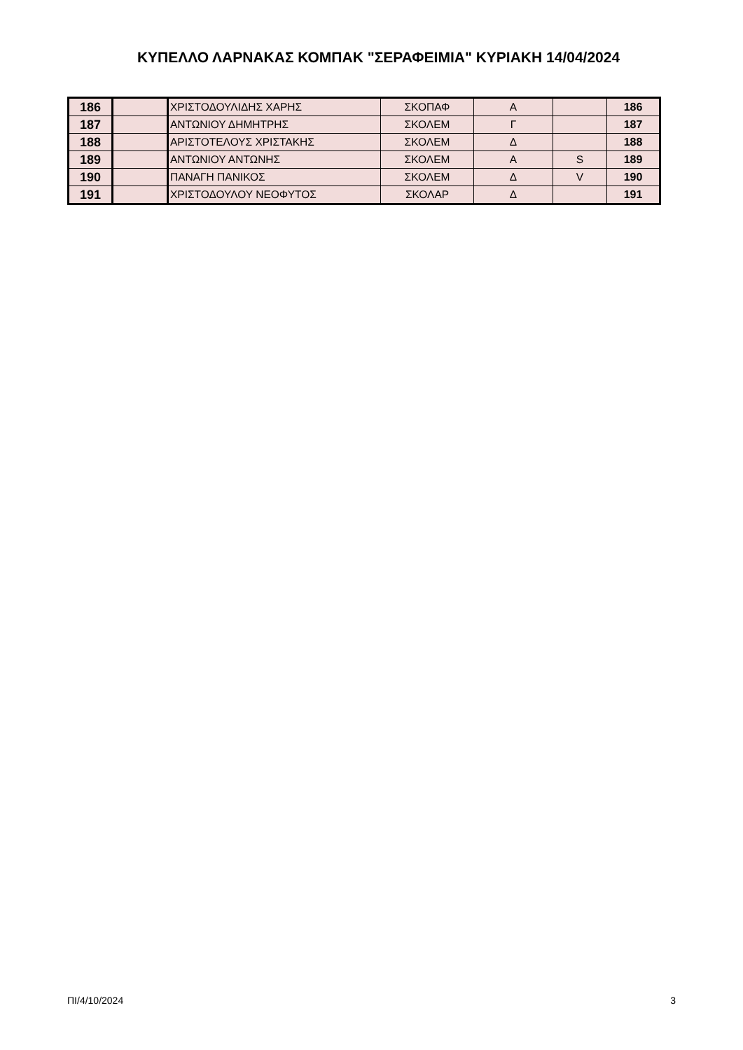ΚΥΠΕΛΛΟ ΛΑΡΝΑΚΑΣ ΚΟΜΠΑΚ "ΣΕΡΑΦΕΙΜΙΑ" ΚΥΡΙΑΚΗ 14/04/2024
| 186 | | ΧΡΙΣΤΟΔΟΥΛΙΔΗΣ ΧΑΡΗΣ | ΣΚΟΠΑΦ | Α | | 186 |
| 187 | | ΑΝΤΩΝΙΟΥ ΔΗΜΗΤΡΗΣ | ΣΚΟΛΕΜ | Γ | | 187 |
| 188 | | ΑΡΙΣΤΟΤΕΛΟΥΣ ΧΡΙΣΤΑΚΗΣ | ΣΚΟΛΕΜ | Δ | | 188 |
| 189 | | ΑΝΤΩΝΙΟΥ ΑΝΤΩΝΗΣ | ΣΚΟΛΕΜ | Α | S | 189 |
| 190 | | ΠΑΝΑΓΗ ΠΑΝΙΚΟΣ | ΣΚΟΛΕΜ | Δ | V | 190 |
| 191 | | ΧΡΙΣΤΟΔΟΥΛΟΥ ΝΕΟΦΥΤΟΣ | ΣΚΟΛΑΡ | Δ | | 191 |
ΠΙ/4/10/2024 3